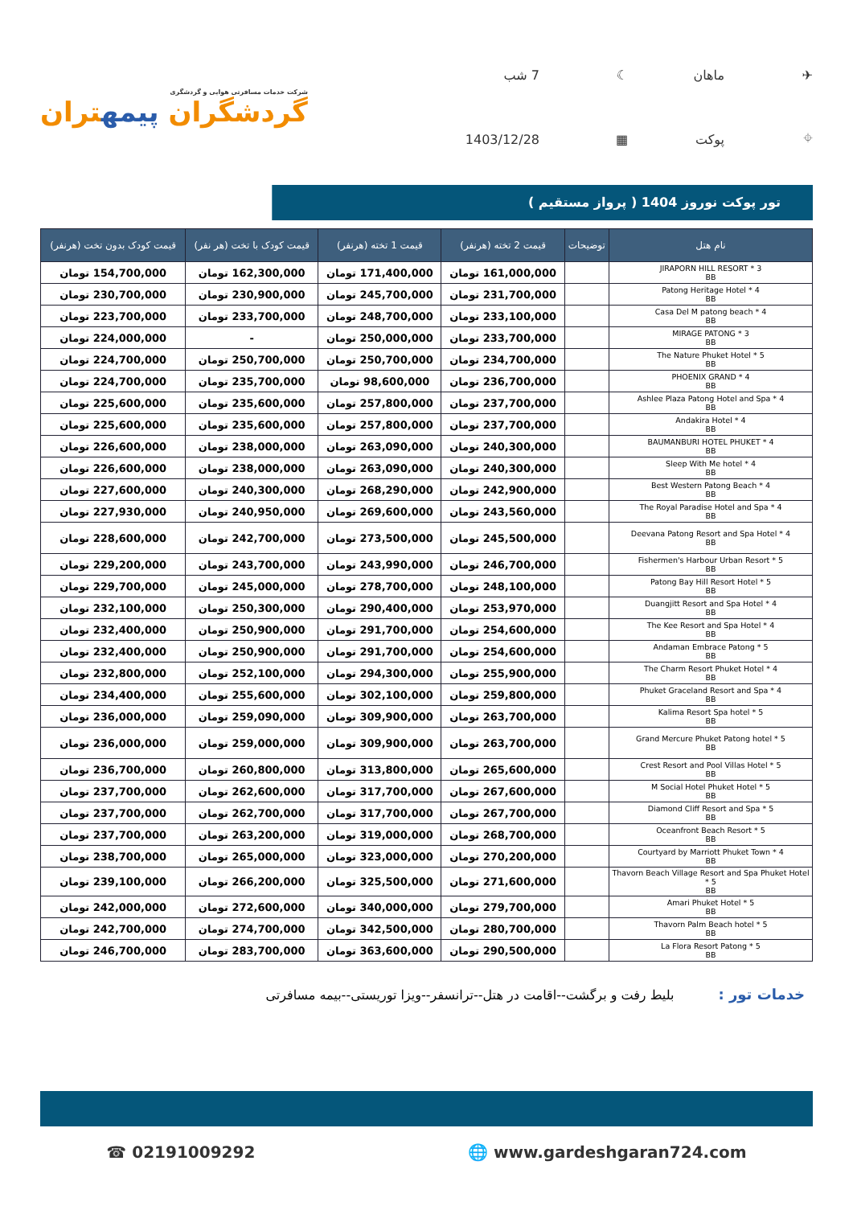✈
ماهان
☾
7 شب
⌖
پوکت
▦
1403/12/28
شرکت خدمات مسافرتی هوایی و گردشگری
گردشگران پیمهتران
تور پوکت نوروز 1404 ( پرواز مستقیم )
| نام هتل | توضیحات | قیمت 2 تخته (هرنفر) | قیمت 1 تخته (هرنفر) | قیمت کودک با تخت (هر نفر) | قیمت کودک بدون تخت (هرنفر) |
| --- | --- | --- | --- | --- | --- |
| JIRAPORN HILL RESORT * 3 BB | | 161,000,000 تومان | 171,400,000 تومان | 162,300,000 تومان | 154,700,000 تومان |
| Patong Heritage Hotel * 4 BB | | 231,700,000 تومان | 245,700,000 تومان | 230,900,000 تومان | 230,700,000 تومان |
| Casa Del M patong beach * 4 BB | | 233,100,000 تومان | 248,700,000 تومان | 233,700,000 تومان | 223,700,000 تومان |
| MIRAGE PATONG * 3 BB | | 233,700,000 تومان | 250,000,000 تومان | - | 224,000,000 تومان |
| The Nature Phuket Hotel * 5 BB | | 234,700,000 تومان | 250,700,000 تومان | 250,700,000 تومان | 224,700,000 تومان |
| PHOENIX GRAND * 4 BB | | 236,700,000 تومان | 98,600,000 تومان | 235,700,000 تومان | 224,700,000 تومان |
| Ashlee Plaza Patong Hotel and Spa * 4 BB | | 237,700,000 تومان | 257,800,000 تومان | 235,600,000 تومان | 225,600,000 تومان |
| Andakira Hotel * 4 BB | | 237,700,000 تومان | 257,800,000 تومان | 235,600,000 تومان | 225,600,000 تومان |
| BAUMANBURI HOTEL PHUKET * 4 BB | | 240,300,000 تومان | 263,090,000 تومان | 238,000,000 تومان | 226,600,000 تومان |
| Sleep With Me hotel * 4 BB | | 240,300,000 تومان | 263,090,000 تومان | 238,000,000 تومان | 226,600,000 تومان |
| Best Western Patong Beach * 4 BB | | 242,900,000 تومان | 268,290,000 تومان | 240,300,000 تومان | 227,600,000 تومان |
| The Royal Paradise Hotel and Spa * 4 BB | | 243,560,000 تومان | 269,600,000 تومان | 240,950,000 تومان | 227,930,000 تومان |
| Deevana Patong Resort and Spa Hotel * 4 BB | | 245,500,000 تومان | 273,500,000 تومان | 242,700,000 تومان | 228,600,000 تومان |
| Fishermen's Harbour Urban Resort * 5 BB | | 246,700,000 تومان | 243,990,000 تومان | 243,700,000 تومان | 229,200,000 تومان |
| Patong Bay Hill Resort Hotel * 5 BB | | 248,100,000 تومان | 278,700,000 تومان | 245,000,000 تومان | 229,700,000 تومان |
| Duangjitt Resort and Spa Hotel * 4 BB | | 253,970,000 تومان | 290,400,000 تومان | 250,300,000 تومان | 232,100,000 تومان |
| The Kee Resort and Spa Hotel * 4 BB | | 254,600,000 تومان | 291,700,000 تومان | 250,900,000 تومان | 232,400,000 تومان |
| Andaman Embrace Patong * 5 BB | | 254,600,000 تومان | 291,700,000 تومان | 250,900,000 تومان | 232,400,000 تومان |
| The Charm Resort Phuket Hotel * 4 BB | | 255,900,000 تومان | 294,300,000 تومان | 252,100,000 تومان | 232,800,000 تومان |
| Phuket Graceland Resort and Spa * 4 BB | | 259,800,000 تومان | 302,100,000 تومان | 255,600,000 تومان | 234,400,000 تومان |
| Kalima Resort Spa hotel * 5 BB | | 263,700,000 تومان | 309,900,000 تومان | 259,090,000 تومان | 236,000,000 تومان |
| Grand Mercure Phuket Patong hotel * 5 BB | | 263,700,000 تومان | 309,900,000 تومان | 259,000,000 تومان | 236,000,000 تومان |
| Crest Resort and Pool Villas Hotel * 5 BB | | 265,600,000 تومان | 313,800,000 تومان | 260,800,000 تومان | 236,700,000 تومان |
| M Social Hotel Phuket Hotel * 5 BB | | 267,600,000 تومان | 317,700,000 تومان | 262,600,000 تومان | 237,700,000 تومان |
| Diamond Cliff Resort and Spa * 5 BB | | 267,700,000 تومان | 317,700,000 تومان | 262,700,000 تومان | 237,700,000 تومان |
| Oceanfront Beach Resort * 5 BB | | 268,700,000 تومان | 319,000,000 تومان | 263,200,000 تومان | 237,700,000 تومان |
| Courtyard by Marriott Phuket Town * 4 BB | | 270,200,000 تومان | 323,000,000 تومان | 265,000,000 تومان | 238,700,000 تومان |
| Thavorn Beach Village Resort and Spa Phuket Hotel * 5 BB | | 271,600,000 تومان | 325,500,000 تومان | 266,200,000 تومان | 239,100,000 تومان |
| Amari Phuket Hotel * 5 BB | | 279,700,000 تومان | 340,000,000 تومان | 272,600,000 تومان | 242,000,000 تومان |
| Thavorn Palm Beach hotel * 5 BB | | 280,700,000 تومان | 342,500,000 تومان | 274,700,000 تومان | 242,700,000 تومان |
| La Flora Resort Patong * 5 BB | | 290,500,000 تومان | 363,600,000 تومان | 283,700,000 تومان | 246,700,000 تومان |
خدمات تور : بلیط رفت و برگشت--اقامت در هتل--ترانسفر--ویزا توریستی--بیمه مسافرتی
☎ 02191009292 🌐 www.gardeshgaran724.com